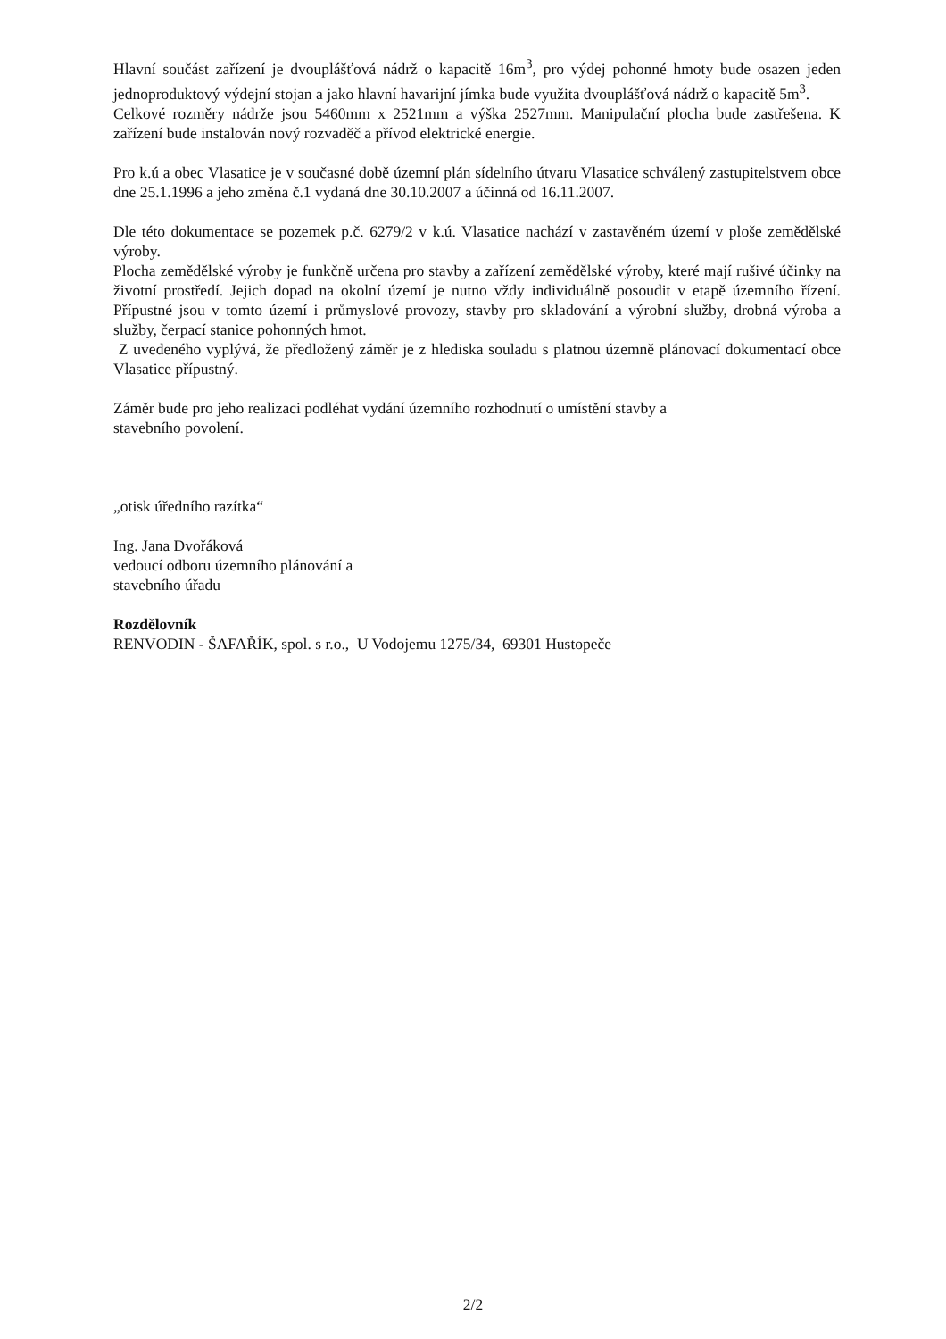Hlavní součást zařízení je dvouplášťová nádrž o kapacitě 16m<sup>3</sup>, pro výdej pohonné hmoty bude osazen jeden jednoproduktový výdejní stojan a jako hlavní havarijní jímka bude využita dvouplášťová nádrž o kapacitě 5m<sup>3</sup>.
Celkové rozměry nádrže jsou 5460mm x 2521mm a výška 2527mm. Manipulační plocha bude zastřešena. K zařízení bude instalován nový rozvaděč a přívod elektrické energie.
Pro k.ú a obec Vlasatice je v současné době územní plán sídelního útvaru Vlasatice schválený zastupitelstvem obce dne 25.1.1996 a jeho změna č.1 vydaná dne 30.10.2007 a účinná od 16.11.2007.
Dle této dokumentace se pozemek p.č. 6279/2 v k.ú. Vlasatice nachází v zastavěném území v ploše zemědělské výroby.
Plocha zemědělské výroby je funkčně určena pro stavby a zařízení zemědělské výroby, které mají rušivé účinky na životní prostředí. Jejich dopad na okolní území je nutno vždy individuálně posoudit v etapě územního řízení. Přípustné jsou v tomto území i průmyslové provozy, stavby pro skladování a výrobní služby, drobná výroba a služby, čerpací stanice pohonných hmot.
Z uvedeného vyplývá, že předložený záměr je z hlediska souladu s platnou územně plánovací dokumentací obce Vlasatice přípustný.
Záměr bude pro jeho realizaci podléhat vydání územního rozhodnutí o umístění stavby a
stavebního povolení.
„otisk úředního razítka“
Ing. Jana Dvořáková
vedoucí odboru územního plánování a
stavebního úřadu
Rozdělovník
RENVODIN - ŠAFAŘÍK, spol. s r.o., U Vodojemu 1275/34, 69301 Hustopeče
2/2